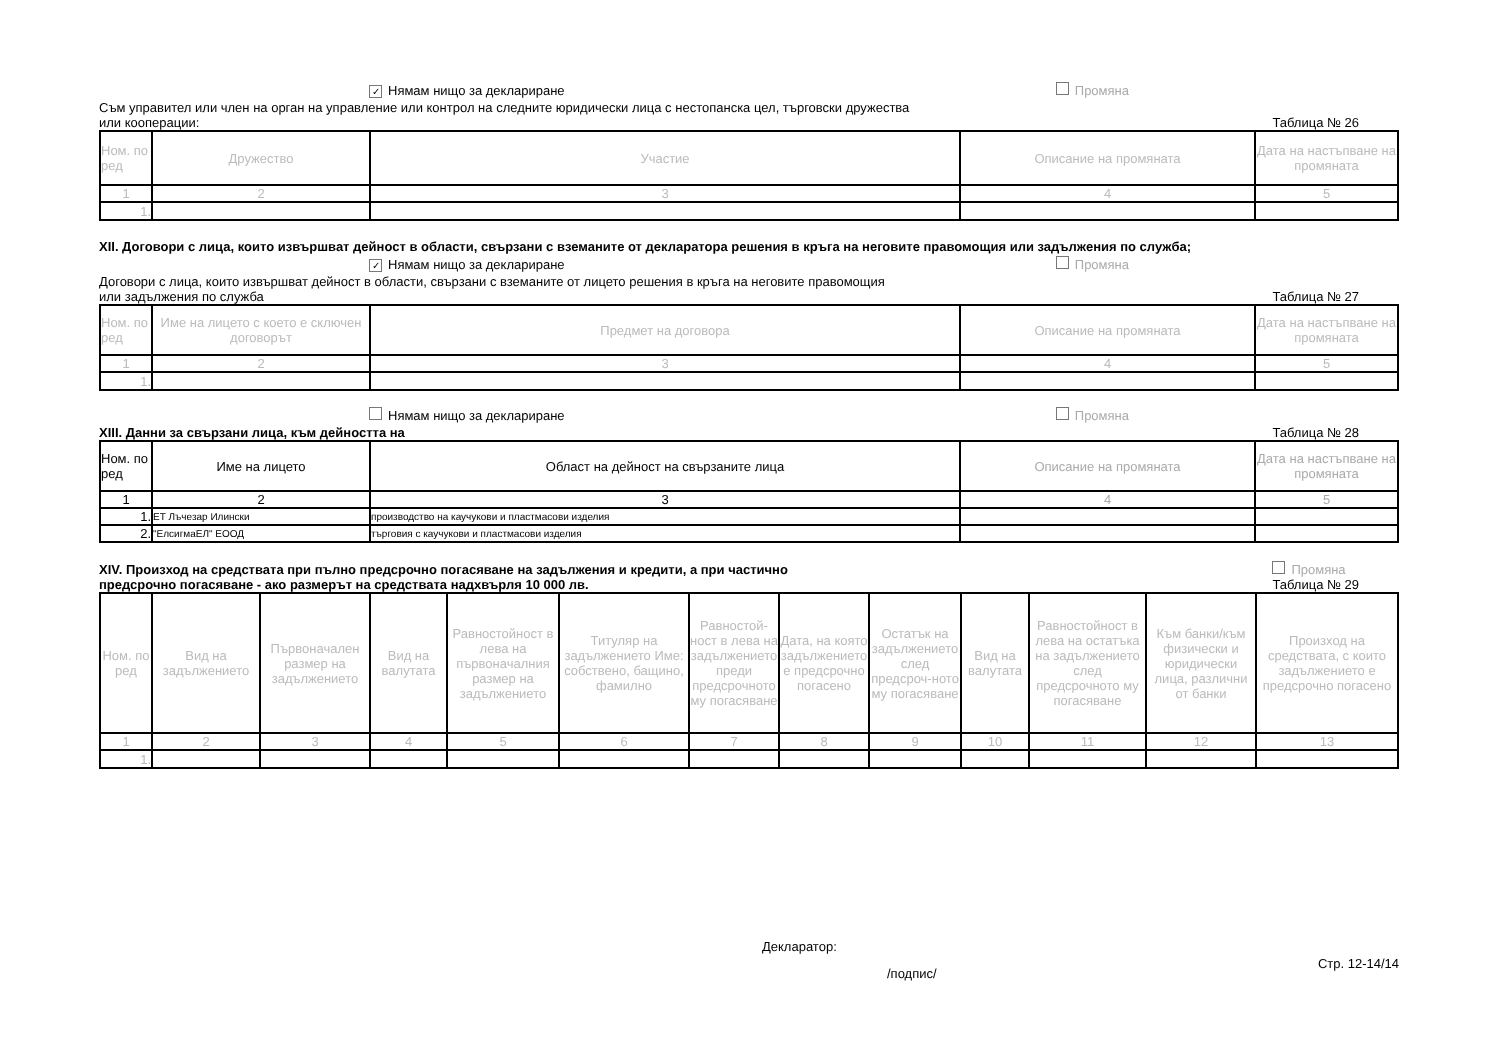✓ Нямам нищо за деклариране Промяна
Съм управител или член на орган на управление или контрол на следните юридически лица с нестопанска цел, търговски дружества
или кооперации: Таблица № 26
| Ном. по ред | Дружество | Участие | Описание на промяната | Дата на настъпване на промяната |
| --- | --- | --- | --- | --- |
| 1 | 2 | 3 | 4 | 5 |
| 1. | | | | |
XII. Договори с лица, които извършват дейност в области, свързани с вземаните от декларатора решения в кръга на неговите правомощия или задължения по служба;
✓ Нямам нищо за деклариране Промяна
Договори с лица, които извършват дейност в области, свързани с вземаните от лицето решения в кръга на неговите правомощия
или задължения по служба Таблица № 27
| Ном. по ред | Име на лицето с което е сключен договорът | Предмет на договора | Описание на промяната | Дата на настъпване на промяната |
| --- | --- | --- | --- | --- |
| 1 | 2 | 3 | 4 | 5 |
| 1. | | | | |
Нямам нищо за деклариране Промяна
XIII. Данни за свързани лица, към дейността на Таблица № 28
| Ном. по ред | Име на лицето | Област на дейност на свързаните лица | Описание на промяната | Дата на настъпване на промяната |
| --- | --- | --- | --- | --- |
| 1 | 2 | 3 | 4 | 5 |
| 1. | ЕТ Лъчезар Илински | производство на каучукови и пластмасови изделия | | |
| 2. | "ЕлсигмаЕЛ" ЕООД | търговия с каучукови и пластмасови изделия | | |
XIV. Произход на средствата при пълно предсрочно погасяване на задължения и кредити, а при частично
предсрочно погасяване - ако размерът на средствата надхвърля 10 000 лв. Промяна
Таблица № 29
| Ном. по ред | Вид на задължението | Първоначален размер на задължението | Вид на валутата | Равностойност в лева на първоначалния размер на задължението | Титуляр на задължението Име: собствено, бащино, фамилно | Равностой-ност в лева на задължението преди предсрочното му погасяване | Дата, на която задължението е предсрочно погасено | Остатък на задължението след предсроч-ното му погасяване | Вид на валутата | Равностойност в лева на остатъка на задължението след предсрочното му погасяване | Към банки/към физически и юридически лица, различни от банки | Произход на средствата, с които задължението е предсрочно погасено |
| --- | --- | --- | --- | --- | --- | --- | --- | --- | --- | --- | --- | --- |
| 1 | 2 | 3 | 4 | 5 | 6 | 7 | 8 | 9 | 10 | 11 | 12 | 13 |
| 1. | | | | | | | | | | | | |
Декларатор:
/подпис/ Стр. 12-14/14